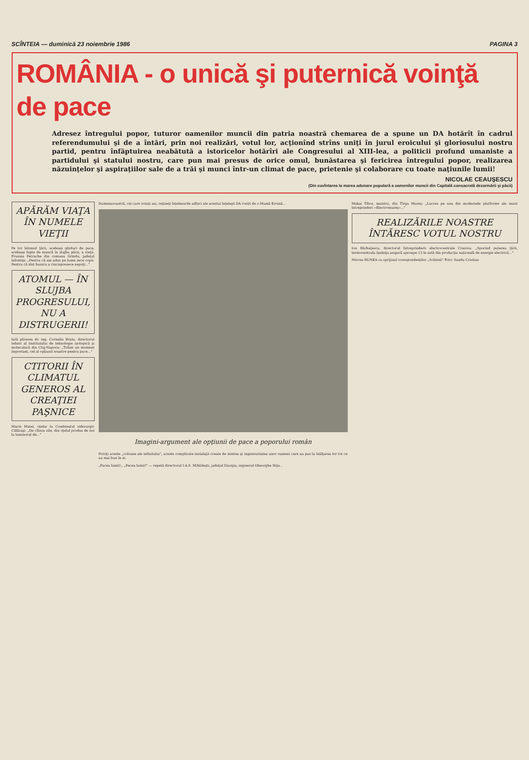SCÎNTEIA — duminică 23 noiembrie 1986 PAGINA 3
ROMÂNIA - o unică şi puternică voinţă de pace
Adresez întregului popor, tuturor oamenilor muncii din patria noastră chemarea de a spune un DA hotărît în cadrul referendumului şi de a întări, prin noi realizări, votul lor, acţionînd strîns uniţi în jurul eroicului şi gloriosului nostru partid, pentru înfăptuirea neabătută a istoricelor hotărîri ale Congresului al XIII-lea, a politicii profund umaniste a partidului şi statului nostru, care pun mai presus de orice omul, bunăstarea şi fericirea întregului popor, realizarea năzuinţelor şi aspiraţiilor sale de a trăi şi munci într-un climat de pace, prietenie şi colaborare cu toate naţiunile lumii!
NICOLAE CEAUŞESCU
(Din cuvîntarea la marea adunare populară a oamenilor muncii din Capitală consacrată dezarmării şi păcii)
APĂRĂM VIAŢA ÎN NUMELE VIEŢII
Pe tot întinsul ţării, aceleaşi gînduri de pace, aceleaşi fapte de muncă în slujba păcii, a vieţii. Frusina Petrache din comuna Grindu, judeţul Ialomiţa: „Pentru că am adus pe lume zece copii. Pentru că sînt bunica a cincisprezece nepoţi..."
ATOMUL — ÎN SLUJBA PROGRESULUI, NU A DISTRUGERII!
Iată părerea dr. ing. Corneliu Bratu, directorul tehnic al Institutului de tehnologie izotopică şi moleculară din Cluj-Napoca: „Trăim un moment important, cel al opţiunii noastre pentru pace..."
CTITORII ÎN CLIMATUL GENEROS AL CREAŢIEI PAŞNICE
Marin Matei, oţelar la Combinatul siderurgic Călăraşi: „De cîteva zile, din oţelul produs de noi la laminorul de..."
Dumneavoastră, cei care votaţi azi, reţineţi înţelesurile adînci ale acestui înţelept DA rostit de o Mamă Eroină...
Imagini-argument ale opţiunii de pace a poporului român
Priviţi aceste „coloane ale infinitului", aceste complicate instalaţii create de mintea şi ingeniozitatea unor oameni care au pus la înălţarea lor tot ce au mai bun în ei.
„Pacea lumii!-, „Pacea lumii!" — repetă directorul I.A.S. Mihăileşti, judeţul Giurgiu, inginerul Gheorghe Niţu...
Makai Tibor, maistru, din Tîrgu Mureş: „Lucrez pe una din modernele platforme ale marii întreprinderi «Electromureş»..."
REALIZĂRILE NOASTRE ÎNTĂRESC VOTUL NOSTRU
Ion Bărbuţescu, directorul Întreprinderii electrocentrale Craiova: „Sporind puterea ţării, termocentrala Işalniţa asigură aproape 13 la sută din producţia naţională de energie electrică..."
Mircea BUNEA cu sprijinul corespondenţilor „Scînteii" Foto: Sandu Cristian